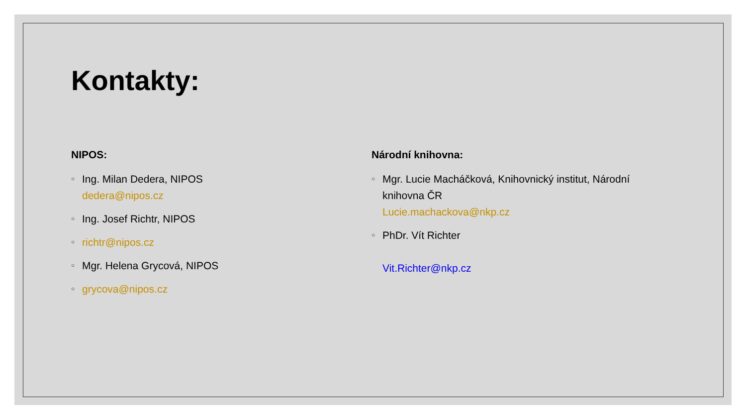Kontakty:
NIPOS:
○ Ing. Milan Dedera, NIPOS
dedera@nipos.cz
○ Ing. Josef Richtr, NIPOS
○ richtr@nipos.cz
○ Mgr. Helena Grycová, NIPOS
○ grycova@nipos.cz
Národní knihovna:
○ Mgr. Lucie Macháčková, Knihovnický institut, Národní knihovna ČR
Lucie.machackova@nkp.cz
○ PhDr. Vít Richter
Vit.Richter@nkp.cz